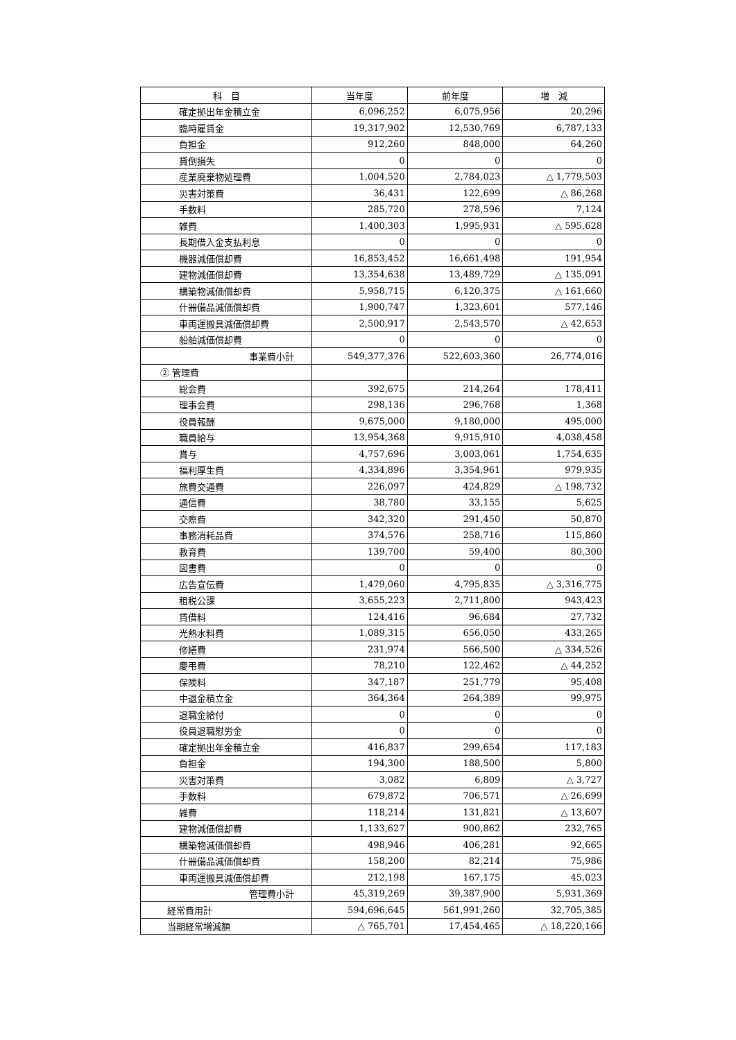| 科 目 | 当年度 | 前年度 | 増 減 |
| --- | --- | --- | --- |
| 確定拠出年金積立金 | 6,096,252 | 6,075,956 | 20,296 |
| 臨時雇賃金 | 19,317,902 | 12,530,769 | 6,787,133 |
| 負担金 | 912,260 | 848,000 | 64,260 |
| 貸倒損失 | 0 | 0 | 0 |
| 産業廃棄物処理費 | 1,004,520 | 2,784,023 | △ 1,779,503 |
| 災害対策費 | 36,431 | 122,699 | △ 86,268 |
| 手数料 | 285,720 | 278,596 | 7,124 |
| 雑費 | 1,400,303 | 1,995,931 | △ 595,628 |
| 長期借入金支払利息 | 0 | 0 | 0 |
| 機器減価償却費 | 16,853,452 | 16,661,498 | 191,954 |
| 建物減価償却費 | 13,354,638 | 13,489,729 | △ 135,091 |
| 構築物減価償却費 | 5,958,715 | 6,120,375 | △ 161,660 |
| 什器備品減価償却費 | 1,900,747 | 1,323,601 | 577,146 |
| 車両運搬具減価償却費 | 2,500,917 | 2,543,570 | △ 42,653 |
| 船舶減価償却費 | 0 | 0 | 0 |
| 事業費小計 | 549,377,376 | 522,603,360 | 26,774,016 |
| ② 管理費 | | | |
| 総会費 | 392,675 | 214,264 | 178,411 |
| 理事会費 | 298,136 | 296,768 | 1,368 |
| 役員報酬 | 9,675,000 | 9,180,000 | 495,000 |
| 職員給与 | 13,954,368 | 9,915,910 | 4,038,458 |
| 賞与 | 4,757,696 | 3,003,061 | 1,754,635 |
| 福利厚生費 | 4,334,896 | 3,354,961 | 979,935 |
| 旅費交通費 | 226,097 | 424,829 | △ 198,732 |
| 通信費 | 38,780 | 33,155 | 5,625 |
| 交際費 | 342,320 | 291,450 | 50,870 |
| 事務消耗品費 | 374,576 | 258,716 | 115,860 |
| 教育費 | 139,700 | 59,400 | 80,300 |
| 図書費 | 0 | 0 | 0 |
| 広告宣伝費 | 1,479,060 | 4,795,835 | △ 3,316,775 |
| 租税公課 | 3,655,223 | 2,711,800 | 943,423 |
| 賃借料 | 124,416 | 96,684 | 27,732 |
| 光熱水料費 | 1,089,315 | 656,050 | 433,265 |
| 修繕費 | 231,974 | 566,500 | △ 334,526 |
| 慶弔費 | 78,210 | 122,462 | △ 44,252 |
| 保険料 | 347,187 | 251,779 | 95,408 |
| 中退金積立金 | 364,364 | 264,389 | 99,975 |
| 退職金給付 | 0 | 0 | 0 |
| 役員退職慰労金 | 0 | 0 | 0 |
| 確定拠出年金積立金 | 416,837 | 299,654 | 117,183 |
| 負担金 | 194,300 | 188,500 | 5,800 |
| 災害対策費 | 3,082 | 6,809 | △ 3,727 |
| 手数料 | 679,872 | 706,571 | △ 26,699 |
| 雑費 | 118,214 | 131,821 | △ 13,607 |
| 建物減価償却費 | 1,133,627 | 900,862 | 232,765 |
| 構築物減価償却費 | 498,946 | 406,281 | 92,665 |
| 什器備品減価償却費 | 158,200 | 82,214 | 75,986 |
| 車両運搬具減価償却費 | 212,198 | 167,175 | 45,023 |
| 管理費小計 | 45,319,269 | 39,387,900 | 5,931,369 |
| 経常費用計 | 594,696,645 | 561,991,260 | 32,705,385 |
| 当期経常増減額 | △ 765,701 | 17,454,465 | △ 18,220,166 |